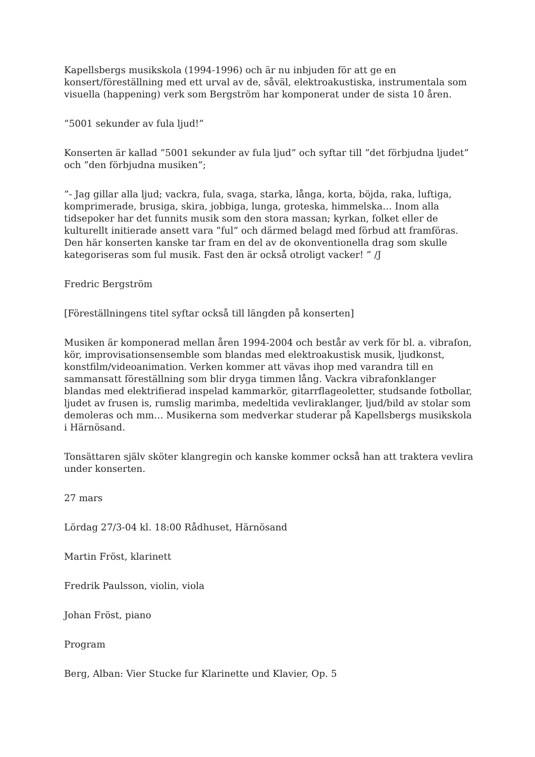Kapellsbergs musikskola (1994-1996) och är nu inbjuden för att ge en konsert/föreställning med ett urval av de, såväl, elektroakustiska, instrumentala som visuella (happening) verk som Bergström har komponerat under de sista 10 åren.
”5001 sekunder av fula ljud!”
Konserten är kallad ”5001 sekunder av fula ljud” och syftar till ”det förbjudna ljudet” och ”den förbjudna musiken”;
”- Jag gillar alla ljud; vackra, fula, svaga, starka, långa, korta, böjda, raka, luftiga, komprimerade, brusiga, skira, jobbiga, lunga, groteska, himmelska… Inom alla tidsepoker har det funnits musik som den stora massan; kyrkan, folket eller de kulturellt initierade ansett vara ”ful” och därmed belagd med förbud att framföras. Den här konserten kanske tar fram en del av de okonventionella drag som skulle kategoriseras som ful musik. Fast den är också otroligt vacker! ” /J
Fredric Bergström
[Föreställningens titel syftar också till längden på konserten]
Musiken är komponerad mellan åren 1994-2004 och består av verk för bl. a. vibrafon, kör, improvisationsensemble som blandas med elektroakustisk musik, ljudkonst, konstfilm/videoanimation. Verken kommer att vävas ihop med varandra till en sammansatt föreställning som blir dryga timmen lång. Vackra vibrafonklanger blandas med elektrifierad inspelad kammarkör, gitarrflageoletter, studsande fotbollar, ljudet av frusen is, rumslig marimba, medeltida vevliraklanger, ljud/bild av stolar som demoleras och mm… Musikerna som medverkar studerar på Kapellsbergs musikskola i Härnösand.
Tonsättaren själv sköter klangregin och kanske kommer också han att traktera vevlira under konserten.
27 mars
Lördag 27/3-04 kl. 18:00 Rådhuset, Härnösand
Martin Fröst, klarinett
Fredrik Paulsson, violin, viola
Johan Fröst, piano
Program
Berg, Alban: Vier Stucke fur Klarinette und Klavier, Op. 5